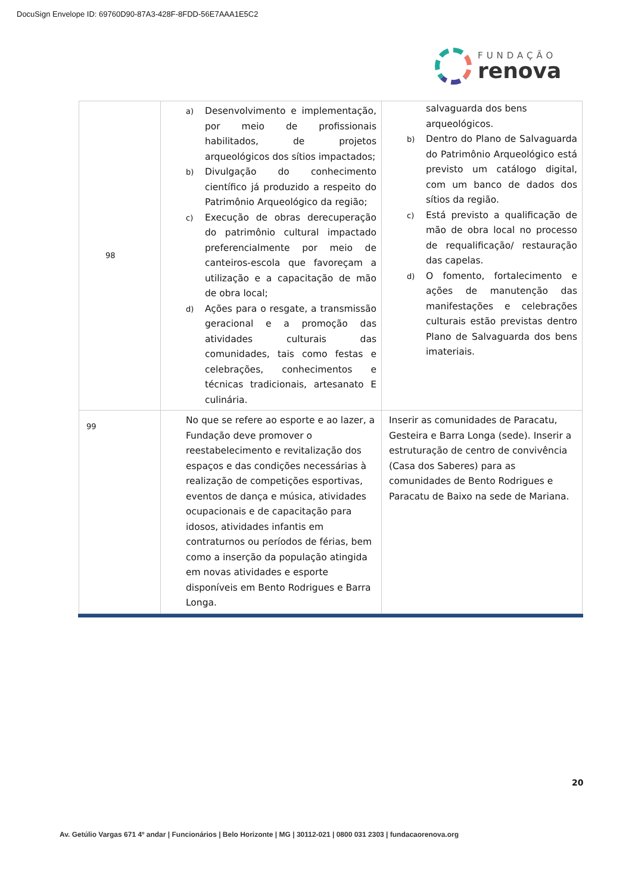DocuSign Envelope ID: 69760D90-87A3-428F-8FDD-56E7AAA1E5C2
FUNDAÇÃO
renova
| 98 | a) Desenvolvimento e implementação, por meio de profissionais habilitados, de projetos arqueológicos dos sítios impactados; b) Divulgação do conhecimento científico já produzido a respeito do Patrimônio Arqueológico da região; c) Execução de obras derecuperação do patrimônio cultural impactado preferencialmente por meio de canteiros-escola que favoreçam a utilização e a capacitação de mão de obra local; d) Ações para o resgate, a transmissão geracional e a promoção das atividades culturais das comunidades, tais como festas e celebrações, conhecimentos e técnicas tradicionais, artesanato E culinária. | salvaguarda dos bens arqueológicos. b) Dentro do Plano de Salvaguarda do Patrimônio Arqueológico está previsto um catálogo digital, com um banco de dados dos sítios da região. c) Está previsto a qualificação de mão de obra local no processo de requalificação/ restauração das capelas. d) O fomento, fortalecimento e ações de manutenção das manifestações e celebrações culturais estão previstas dentro Plano de Salvaguarda dos bens imateriais. |
| 99 | No que se refere ao esporte e ao lazer, a Fundação deve promover o reestabelecimento e revitalização dos espaços e das condições necessárias à realização de competições esportivas, eventos de dança e música, atividades ocupacionais e de capacitação para idosos, atividades infantis em contraturnos ou períodos de férias, bem como a inserção da população atingida em novas atividades e esporte disponíveis em Bento Rodrigues e Barra Longa. | Inserir as comunidades de Paracatu, Gesteira e Barra Longa (sede). Inserir a estruturação de centro de convivência (Casa dos Saberes) para as comunidades de Bento Rodrigues e Paracatu de Baixo na sede de Mariana. |
20
Av. Getúlio Vargas 671 4º andar | Funcionários | Belo Horizonte | MG | 30112-021 | 0800 031 2303 | fundacaorenova.org